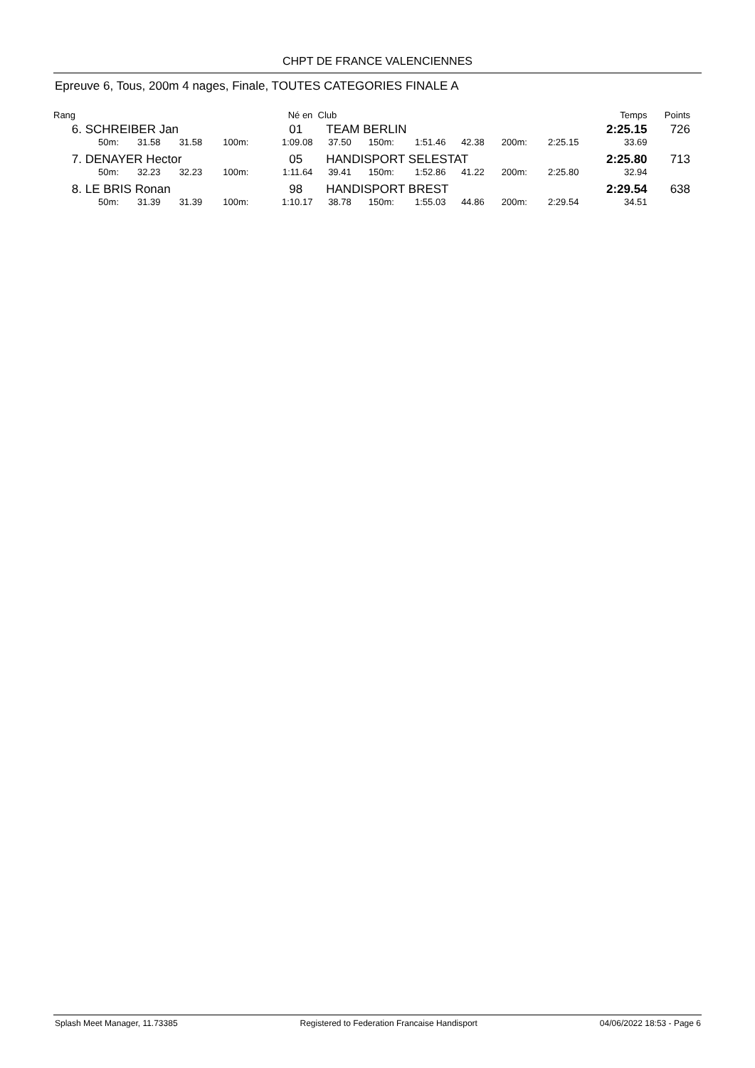CHPT DE FRANCE VALENCIENNES
Epreuve 6, Tous, 200m 4 nages, Finale, TOUTES CATEGORIES FINALE A
| Rang | | | | | Né en | Club | | | | | | Temps | Points |
| --- | --- | --- | --- | --- | --- | --- | --- | --- | --- | --- | --- | --- | --- |
| 6. | SCHREIBER Jan | | | | 01 | TEAM BERLIN | | | | | | 2:25.15 | 726 |
| | 50m: | 31.58 | 31.58 | 100m: | 1:09.08 | 37.50 | 150m: | 1:51.46 | 42.38 | 200m: | 2:25.15 | 33.69 | |
| 7. | DENAYER Hector | | | | 05 | HANDISPORT SELESTAT | | | | | | 2:25.80 | 713 |
| | 50m: | 32.23 | 32.23 | 100m: | 1:11.64 | 39.41 | 150m: | 1:52.86 | 41.22 | 200m: | 2:25.80 | 32.94 | |
| 8. | LE BRIS Ronan | | | | 98 | HANDISPORT BREST | | | | | | 2:29.54 | 638 |
| | 50m: | 31.39 | 31.39 | 100m: | 1:10.17 | 38.78 | 150m: | 1:55.03 | 44.86 | 200m: | 2:29.54 | 34.51 | |
Splash Meet Manager, 11.73385 Registered to Federation Francaise Handisport 04/06/2022 18:53 - Page 6